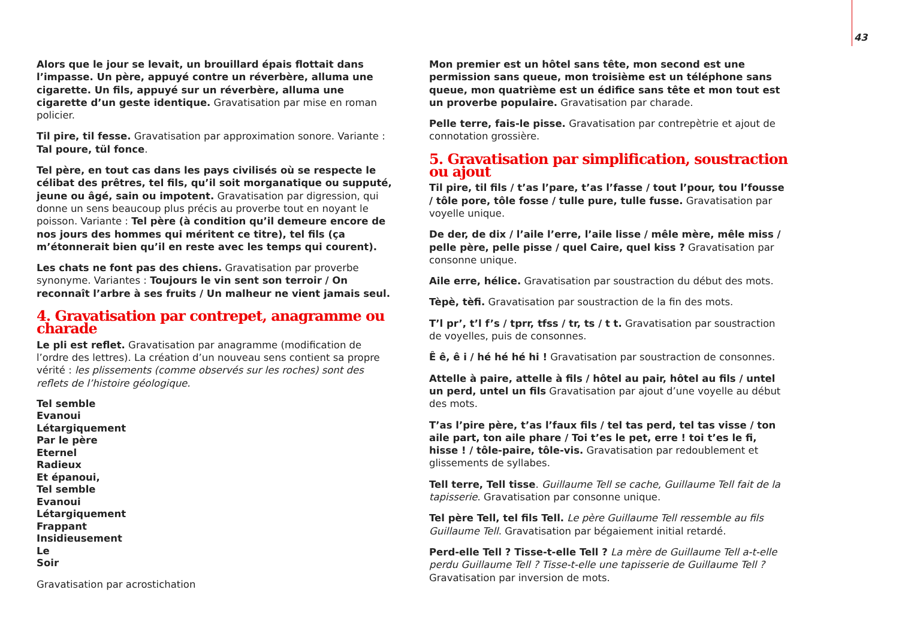43
Alors que le jour se levait, un brouillard épais flottait dans l’impasse. Un père, appuyé contre un réverbère, alluma une cigarette. Un fils, appuyé sur un réverbère, alluma une cigarette d’un geste identique. Gravatisation par mise en roman policier.
Til pire, til fesse. Gravatisation par approximation sonore. Variante : Tal poure, tül fonce.
Tel père, en tout cas dans les pays civilisés où se respecte le célibat des prêtres, tel fils, qu’il soit morganatique ou supputé, jeune ou âgé, sain ou impotent. Gravatisation par digression, qui donne un sens beaucoup plus précis au proverbe tout en noyant le poisson. Variante : Tel père (à condition qu’il demeure encore de nos jours des hommes qui méritent ce titre), tel fils (ça m’étonnerait bien qu’il en reste avec les temps qui courent).
Les chats ne font pas des chiens. Gravatisation par proverbe synonyme. Variantes : Toujours le vin sent son terroir / On reconnaît l’arbre à ses fruits / Un malheur ne vient jamais seul.
4. Gravatisation par contrepet, anagramme ou charade
Le pli est reflet. Gravatisation par anagramme (modification de l’ordre des lettres). La création d’un nouveau sens contient sa propre vérité : les plissements (comme observés sur les roches) sont des reflets de l’histoire géologique.
Tel semble
Evanoui
Létargiquement
Par le père
Eternel
Radieux
Et épanoui,
Tel semble
Evanoui
Létargiquement
Frappant
Insidieusement
Le
Soir
Gravatisation par acrostichation
Mon premier est un hôtel sans tête, mon second est une permission sans queue, mon troisième est un téléphone sans queue, mon quatrième est un édifice sans tête et mon tout est un proverbe populaire. Gravatisation par charade.
Pelle terre, fais-le pisse. Gravatisation par contrepètrie et ajout de connotation grossière.
5. Gravatisation par simplification, soustraction ou ajout
Til pire, til fils / t’as l’pare, t’as l’fasse / tout l’pour, tou l’fousse / tôle pore, tôle fosse / tulle pure, tulle fusse. Gravatisation par voyelle unique.
De der, de dix / l’aile l’erre, l’aile lisse / mêle mère, mêle miss / pelle père, pelle pisse / quel Caire, quel kiss ? Gravatisation par consonne unique.
Aile erre, hélice. Gravatisation par soustraction du début des mots.
Tèpè, tèfi. Gravatisation par soustraction de la fin des mots.
T’l pr’, t’l f’s / tprr, tfss / tr, ts / t t. Gravatisation par soustraction de voyelles, puis de consonnes.
Ê ê, ê i / hé hé hé hi ! Gravatisation par soustraction de consonnes.
Attelle à paire, attelle à fils / hôtel au pair, hôtel au fils / untel un perd, untel un fils Gravatisation par ajout d’une voyelle au début des mots.
T’as l’pire père, t’as l’faux fils / tel tas perd, tel tas visse / ton aile part, ton aile phare / Toi t’es le pet, erre ! toi t’es le fi, hisse ! / tôle-paire, tôle-vis. Gravatisation par redoublement et glissements de syllabes.
Tell terre, Tell tisse. Guillaume Tell se cache, Guillaume Tell fait de la tapisserie. Gravatisation par consonne unique.
Tel père Tell, tel fils Tell. Le père Guillaume Tell ressemble au fils Guillaume Tell. Gravatisation par bégaiement initial retardé.
Perd-elle Tell ? Tisse-t-elle Tell ? La mère de Guillaume Tell a-t-elle perdu Guillaume Tell ? Tisse-t-elle une tapisserie de Guillaume Tell ? Gravatisation par inversion de mots.